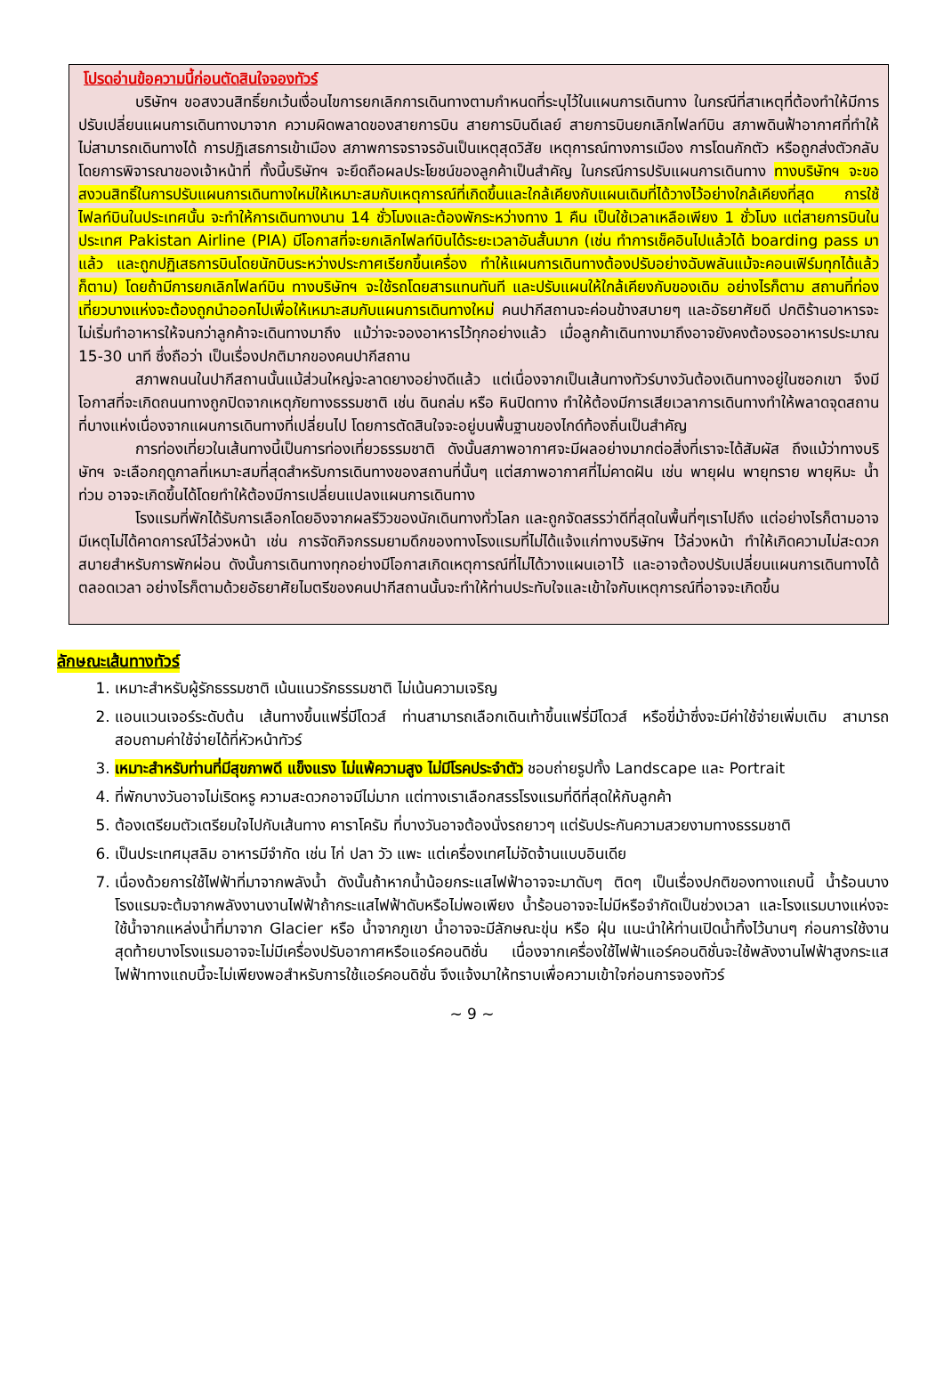โปรดอ่านข้อความนี้ก่อนตัดสินใจจองทัวร์
บริษัทฯ ขอสงวนสิทธิ์ยกเว้นเงื่อนไขการยกเลิกการเดินทางตามกำหนดที่ระบุไว้ในแผนการเดินทาง ในกรณีที่สาเหตุที่ต้องทำให้มีการปรับเปลี่ยนแผนการเดินทางมาจาก ความผิดพลาดของสายการบิน สายการบินดีเลย์ สายการบินยกเลิกไฟลท์บิน สภาพดินฟ้าอากาศที่ทำให้ไม่สามารถเดินทางได้ การปฏิเสธการเข้าเมือง สภาพการจราจรอันเป็นเหตุสุดวิสัย เหตุการณ์ทางการเมือง การโดนกักตัว หรือถูกส่งตัวกลับ โดยการพิจารณาของเจ้าหน้าที่ ทั้งนี้บริษัทฯ จะยึดถือผลประโยชน์ของลูกค้าเป็นสำคัญ ในกรณีการปรับแผนการเดินทาง ทางบริษัทฯ จะขอสงวนสิทธิ์ในการปรับแผนการเดินทางใหม่ให้เหมาะสมกับเหตุการณ์ที่เกิดขึ้นและใกล้เคียงกับแผนเดิมที่ได้วางไว้อย่างใกล้เคียงที่สุด การใช้ไฟลท์บินในประเทศนั้น จะทำให้การเดินทางนาน 14 ชั่วโมงและต้องพักระหว่างทาง 1 คืน เป็นใช้เวลาเหลือเพียง 1 ชั่วโมง แต่สายการบินในประเทศ Pakistan Airline (PIA) มีโอกาสที่จะยกเลิกไฟลท์บินได้ระยะเวลาอันสั้นมาก (เช่น ทำการเช็คอินไปแล้วได้ boarding pass มาแล้ว และถูกปฏิเสธการบินโดยนักบินระหว่างประกาศเรียกขึ้นเครื่อง ทำให้แผนการเดินทางต้องปรับอย่างฉับพลันแม้จะคอนเฟิร์มทุกได้แล้วก็ตาม) โดยถ้ามีการยกเลิกไฟลท์บิน ทางบริษัทฯ จะใช้รถโดยสารแทนทันที และปรับแผนให้ใกล้เคียงกับของเดิม อย่างไรก็ตาม สถานที่ท่องเที่ยวบางแห่งจะต้องถูกนำออกไปเพื่อให้เหมาะสมกับแผนการเดินทางใหม่ คนปากีสถานจะค่อนข้างสบายๆ และอัธยาศัยดี ปกติร้านอาหารจะไม่เริ่มทำอาหารให้จนกว่าลูกค้าจะเดินทางมาถึง แม้ว่าจะจองอาหารไว้ทุกอย่างแล้ว เมื่อลูกค้าเดินทางมาถึงอาจยังคงต้องรออาหารประมาณ 15-30 นาที ซึ่งถือว่า เป็นเรื่องปกติมากของคนปากีสถาน
สภาพถนนในปากีสถานนั้นแม้ส่วนใหญ่จะลาดยางอย่างดีแล้ว แต่เนื่องจากเป็นเส้นทางทัวร์บางวันต้องเดินทางอยู่ในซอกเขา จึงมีโอกาสที่จะเกิดถนนทางถูกปิดจากเหตุภัยทางธรรมชาติ เช่น ดินถล่ม หรือ หินปิดทาง ทำให้ต้องมีการเสียเวลาการเดินทางทำให้พลาดจุดสถานที่บางแห่งเนื่องจากแผนการเดินทางที่เปลี่ยนไป โดยการตัดสินใจจะอยู่บนพื้นฐานของไกด์ท้องถิ่นเป็นสำคัญ
การท่องเที่ยวในเส้นทางนี้เป็นการท่องเที่ยวธรรมชาติ ดังนั้นสภาพอากาศจะมีผลอย่างมากต่อสิ่งที่เราจะได้สัมผัส ถึงแม้ว่าทางบริษัทฯ จะเลือกฤดูกาลที่เหมาะสมที่สุดสำหรับการเดินทางของสถานที่นั้นๆ แต่สภาพอากาศที่ไม่คาดฝัน เช่น พายุฝน พายุทราย พายุหิมะ น้ำท่วม อาจจะเกิดขึ้นได้โดยทำให้ต้องมีการเปลี่ยนแปลงแผนการเดินทาง
โรงแรมที่พักได้รับการเลือกโดยอิงจากผลรีวิวของนักเดินทางทั่วโลก และถูกจัดสรรว่าดีที่สุดในพื้นที่ๆเราไปถึง แต่อย่างไรก็ตามอาจมีเหตุไม่ได้คาดการณ์ไว้ล่วงหน้า เช่น การจัดกิจกรรมยามดึกของทางโรงแรมที่ไม่ได้แจ้งแก่ทางบริษัทฯ ไว้ล่วงหน้า ทำให้เกิดความไม่สะดวกสบายสำหรับการพักผ่อน ดังนั้นการเดินทางทุกอย่างมีโอกาสเกิดเหตุการณ์ที่ไม่ได้วางแผนเอาไว้ และอาจต้องปรับเปลี่ยนแผนการเดินทางได้ตลอดเวลา อย่างไรก็ตามด้วยอัธยาศัยไมตรีของคนปากีสถานนั้นจะทำให้ท่านประทับใจและเข้าใจกับเหตุการณ์ที่อาจจะเกิดขึ้น
ลักษณะเส้นทางทัวร์
1. เหมาะสำหรับผู้รักธรรมชาติ เน้นแนวรักธรรมชาติ ไม่เน้นความเจริญ
2. แอนแวนเจอร์ระดับต้น เส้นทางขึ้นแฟรี่มีโดวส์ ท่านสามารถเลือกเดินเท้าขึ้นแฟรี่มีโดวส์ หรือขี่ม้าซึ่งจะมีค่าใช้จ่ายเพิ่มเติม สามารถสอบถามค่าใช้จ่ายได้ที่หัวหน้าทัวร์
3. เหมาะสำหรับท่านที่มีสุขภาพดี แข็งแรง ไม่แพ้ความสูง ไม่มีโรคประจำตัว ชอบถ่ายรูปทั้ง Landscape และ Portrait
4. ที่พักบางวันอาจไม่เริดหรู ความสะดวกอาจมีไม่มาก แต่ทางเราเลือกสรรโรงแรมที่ดีที่สุดให้กับลูกค้า
5. ต้องเตรียมตัวเตรียมใจไปกับเส้นทาง คาราโครัม ที่บางวันอาจต้องนั่งรถยาวๆ แต่รับประกันความสวยงามทางธรรมชาติ
6. เป็นประเทศมุสลิม อาหารมีจำกัด เช่น ไก่ ปลา วัว แพะ แต่เครื่องเทศไม่จัดจ้านแบบอินเดีย
7. เนื่องด้วยการใช้ไฟฟ้าที่มาจากพลังน้ำ ดังนั้นถ้าหากน้ำน้อยกระแสไฟฟ้าอาจจะมาดับๆ ติดๆ เป็นเรื่องปกติของทางแถบนี้ น้ำร้อนบางโรงแรมจะต้มจากพลังงานงานไฟฟ้าถ้ากระแสไฟฟ้าดับหรือไม่พอเพียง น้ำร้อนอาจจะไม่มีหรือจำกัดเป็นช่วงเวลา และโรงแรมบางแห่งจะใช้น้ำจากแหล่งน้ำที่มาจาก Glacier หรือ น้ำจากภูเขา น้ำอาจจะมีลักษณะขุ่น หรือ ฝุ่น แนะนำให้ท่านเปิดน้ำทิ้งไว้นานๆ ก่อนการใช้งาน สุดท้ายบางโรงแรมอาจจะไม่มีเครื่องปรับอากาศหรือแอร์คอนดิชั่น เนื่องจากเครื่องใช้ไฟฟ้าแอร์คอนดิชั่นจะใช้พลังงานไฟฟ้าสูงกระแสไฟฟ้าทางแถบนี้จะไม่เพียงพอสำหรับการใช้แอร์คอนดิชั่น จึงแจ้งมาให้ทราบเพื่อความเข้าใจก่อนการจองทัวร์
~ 9 ~